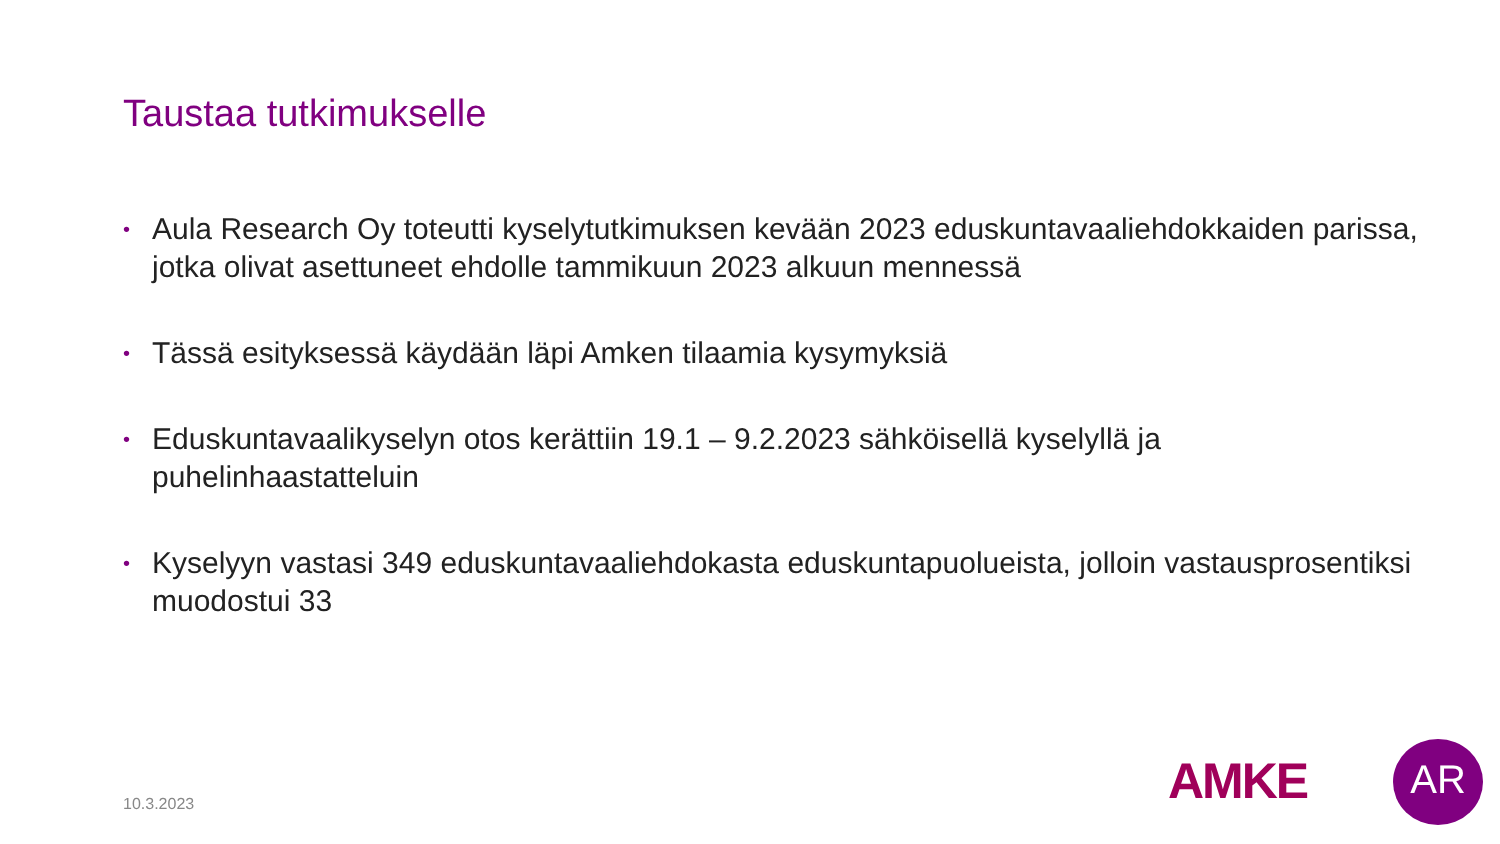Taustaa tutkimukselle
• Aula Research Oy toteutti kyselytutkimuksen kevään 2023 eduskuntavaaliehdokkaiden parissa, jotka olivat asettuneet ehdolle tammikuun 2023 alkuun mennessä
• Tässä esityksessä käydään läpi Amken tilaamia kysymyksiä
• Eduskuntavaalikyselyn otos kerättiin 19.1 – 9.2.2023 sähköisellä kyselyllä ja puhelinhaastatteluin
• Kyselyyn vastasi 349 eduskuntavaaliehdokasta eduskuntapuolueista, jolloin vastausprosentiksi muodostui 33
10.3.2023 AMKE AR